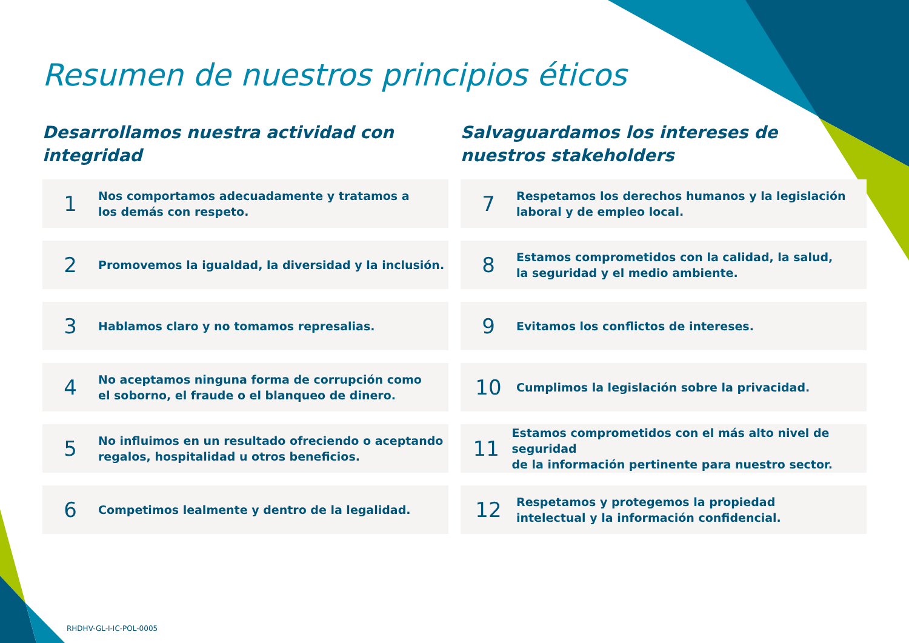Resumen de nuestros principios éticos
Desarrollamos nuestra actividad con integridad
1
Nos comportamos adecuadamente y tratamos a
los demás con respeto.
2
Promovemos la igualdad, la diversidad y la inclusión.
3
Hablamos claro y no tomamos represalias.
4
No aceptamos ninguna forma de corrupción como
el soborno, el fraude o el blanqueo de dinero.
5
No influimos en un resultado ofreciendo o aceptando
regalos, hospitalidad u otros beneficios.
6
Competimos lealmente y dentro de la legalidad.
Salvaguardamos los intereses de nuestros stakeholders
7
Respetamos los derechos humanos y la legislación
laboral y de empleo local.
8
Estamos comprometidos con la calidad, la salud,
la seguridad y el medio ambiente.
9
Evitamos los conflictos de intereses.
10
Cumplimos la legislación sobre la privacidad.
11
Estamos comprometidos con el más alto nivel de seguridad
de la información pertinente para nuestro sector.
12
Respetamos y protegemos la propiedad
intelectual y la información confidencial.
RHDHV-GL-I-IC-POL-0005